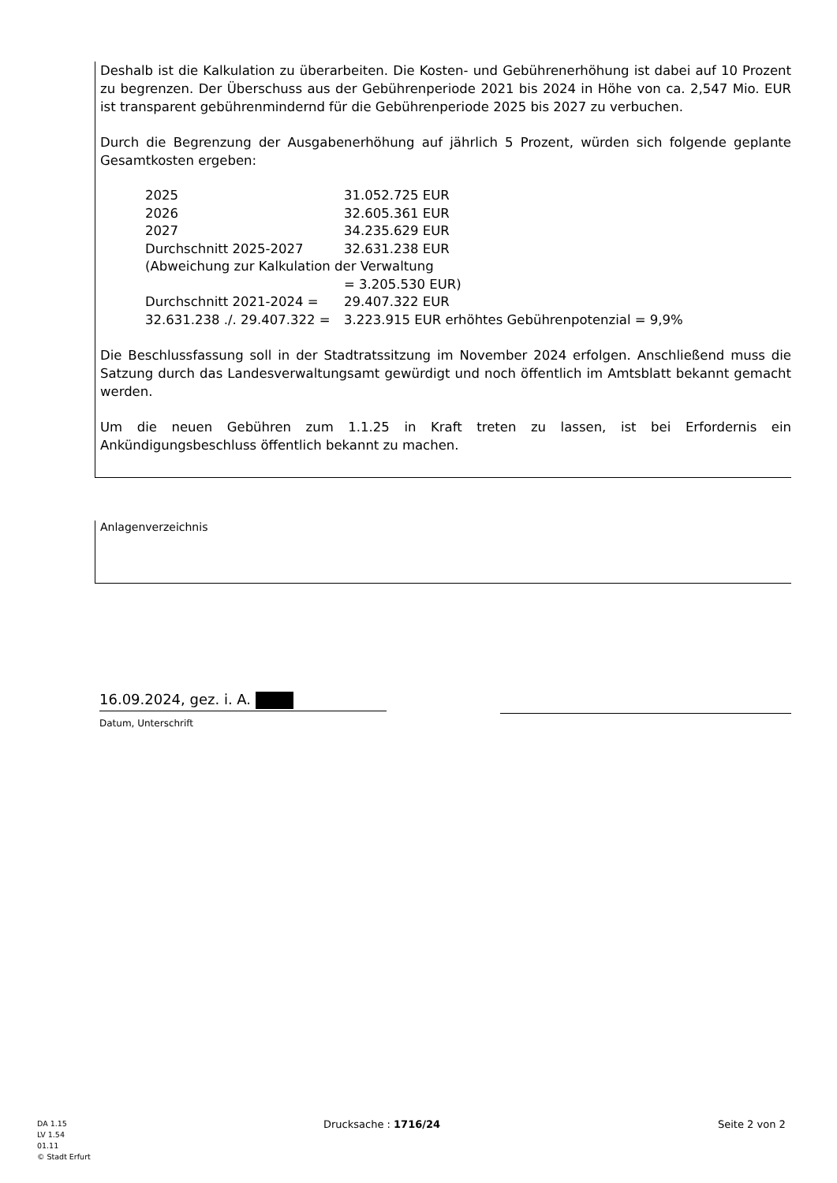Deshalb ist die Kalkulation zu überarbeiten. Die Kosten- und Gebührenerhöhung ist dabei auf 10 Prozent zu begrenzen. Der Überschuss aus der Gebührenperiode 2021 bis 2024 in Höhe von ca. 2,547 Mio. EUR ist transparent gebührenmindernd für die Gebührenperiode 2025 bis 2027 zu verbuchen.
Durch die Begrenzung der Ausgabenerhöhung auf jährlich 5 Prozent, würden sich folgende geplante Gesamtkosten ergeben:
| 2025 | 31.052.725 EUR |
| 2026 | 32.605.361 EUR |
| 2027 | 34.235.629 EUR |
| Durchschnitt 2025-2027 | 32.631.238 EUR |
| (Abweichung zur Kalkulation der Verwaltung | |
| | = 3.205.530 EUR) |
| Durchschnitt 2021-2024 = | 29.407.322 EUR |
| 32.631.238 ./. 29.407.322 = | 3.223.915 EUR erhöhtes Gebührenpotenzial = 9,9% |
Die Beschlussfassung soll in der Stadtratssitzung im November 2024 erfolgen. Anschließend muss die Satzung durch das Landesverwaltungsamt gewürdigt und noch öffentlich im Amtsblatt bekannt gemacht werden.
Um die neuen Gebühren zum 1.1.25 in Kraft treten zu lassen, ist bei Erfordernis ein Ankündigungsbeschluss öffentlich bekannt zu machen.
Anlagenverzeichnis
16.09.2024, gez. i. A.
Datum, Unterschrift
DA 1.15
LV 1.54
01.11
© Stadt Erfurt
Drucksache : 1716/24 Seite 2 von 2